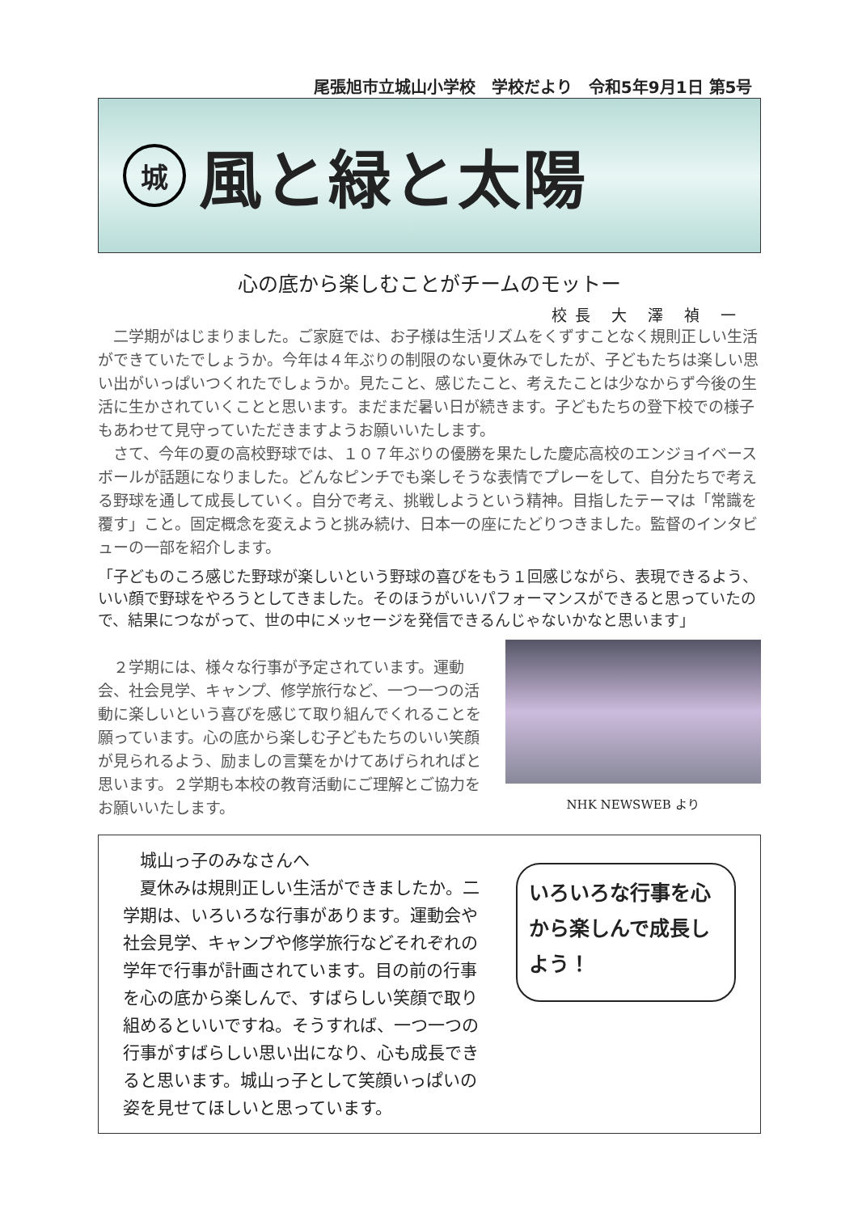尾張旭市立城山小学校　学校だより　令和5年9月1日 第5号
城
風と緑と太陽
心の底から楽しむことがチームのモットー
校長 大 澤 禎 一
　二学期がはじまりました。ご家庭では、お子様は生活リズムをくずすことなく規則正しい生活ができていたでしょうか。今年は４年ぶりの制限のない夏休みでしたが、子どもたちは楽しい思い出がいっぱいつくれたでしょうか。見たこと、感じたこと、考えたことは少なからず今後の生活に生かされていくことと思います。まだまだ暑い日が続きます。子どもたちの登下校での様子もあわせて見守っていただきますようお願いいたします。
　さて、今年の夏の高校野球では、１０７年ぶりの優勝を果たした慶応高校のエンジョイベースボールが話題になりました。どんなピンチでも楽しそうな表情でプレーをして、自分たちで考える野球を通して成長していく。自分で考え、挑戦しようという精神。目指したテーマは「常識を覆す」こと。固定概念を変えようと挑み続け、日本一の座にたどりつきました。監督のインタビューの一部を紹介します。
「子どものころ感じた野球が楽しいという野球の喜びをもう１回感じながら、表現できるよう、いい顔で野球をやろうとしてきました。そのほうがいいパフォーマンスができると思っていたので、結果につながって、世の中にメッセージを発信できるんじゃないかなと思います」
　２学期には、様々な行事が予定されています。運動会、社会見学、キャンプ、修学旅行など、一つ一つの活動に楽しいという喜びを感じて取り組んでくれることを願っています。心の底から楽しむ子どもたちのいい笑顔が見られるよう、励ましの言葉をかけてあげられればと思います。２学期も本校の教育活動にご理解とご協力をお願いいたします。
NHK NEWSWEB より
　城山っ子のみなさんへ
　夏休みは規則正しい生活ができましたか。二学期は、いろいろな行事があります。運動会や社会見学、キャンプや修学旅行などそれぞれの学年で行事が計画されています。目の前の行事を心の底から楽しんで、すばらしい笑顔で取り組めるといいですね。そうすれば、一つ一つの行事がすばらしい思い出になり、心も成長できると思います。城山っ子として笑顔いっぱいの姿を見せてほしいと思っています。
いろいろな行事を心から楽しんで成長しよう！